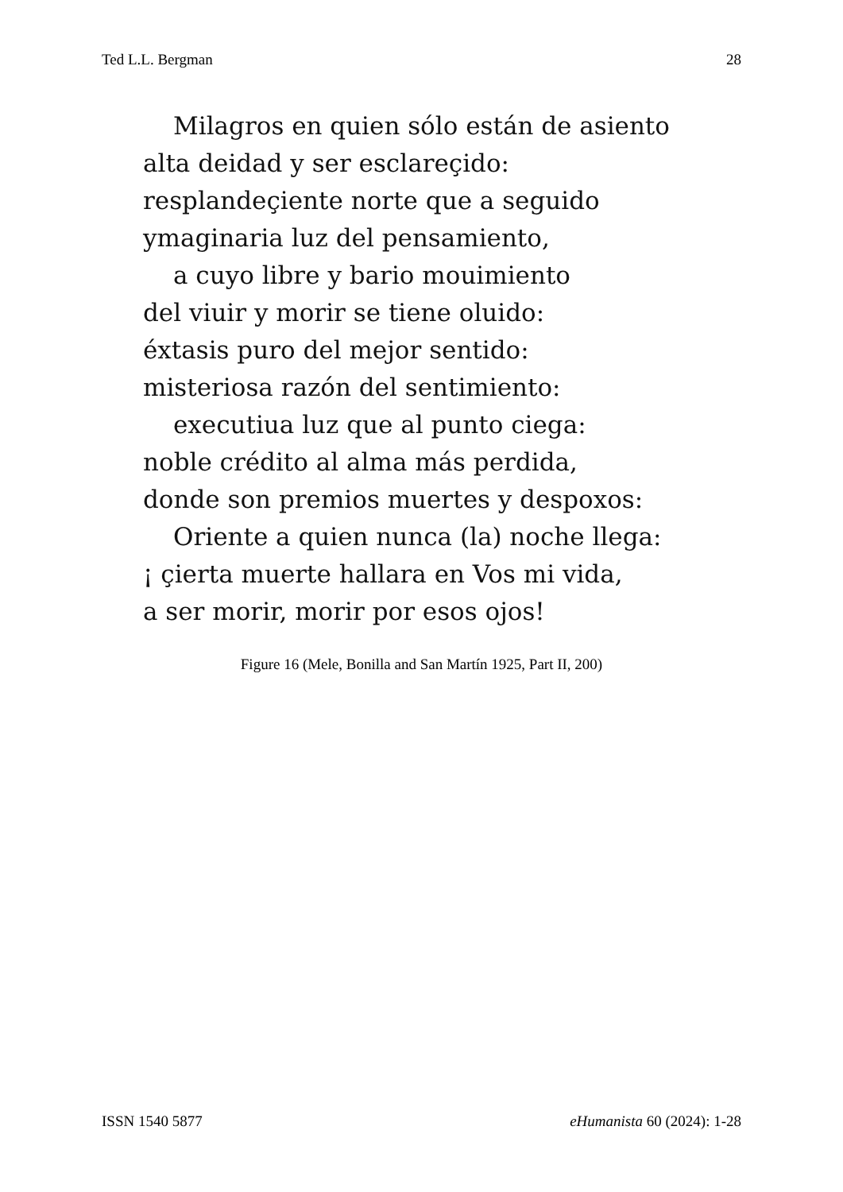Ted L.L. Bergman 28
Milagros en quien sólo están de asiento
alta deidad y ser esclareçido:
resplandeçiente norte que a seguido
ymaginaria luz del pensamiento,
a cuyo libre y bario mouimiento
del viuir y morir se tiene oluido:
éxtasis puro del mejor sentido:
misteriosa razón del sentimiento:
executiua luz que al punto ciega:
noble crédito al alma más perdida,
donde son premios muertes y despoxos:
Oriente a quien nunca (la) noche llega:
¡ çierta muerte hallara en Vos mi vida,
a ser morir, morir por esos ojos!
Figure 16 (Mele, Bonilla and San Martín 1925, Part II, 200)
ISSN 1540 5877 eHumanista 60 (2024): 1-28